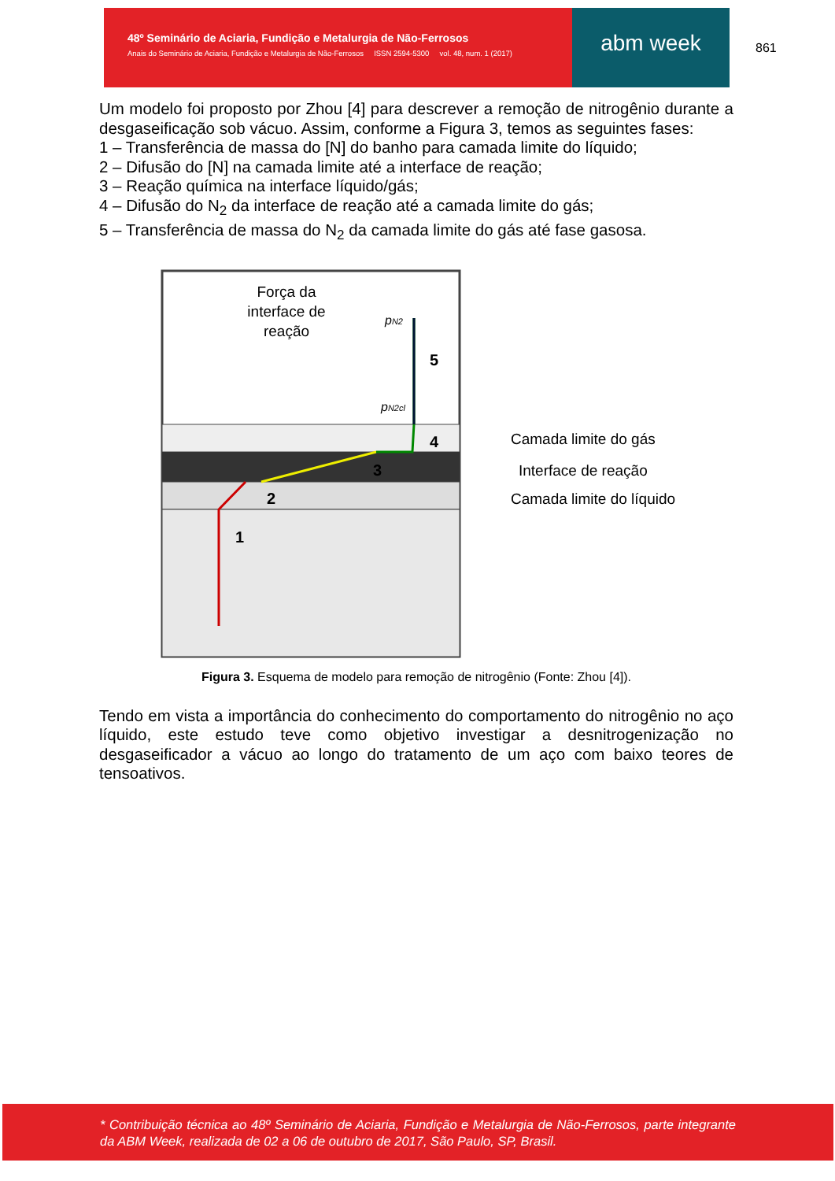48º Seminário de Aciaria, Fundição e Metalurgia de Não-Ferrosos
Anais do Seminário de Aciaria, Fundição e Metalurgia de Não-Ferrosos ISSN 2594-5300 vol. 48, num. 1 (2017)
abm week
861
Um modelo foi proposto por Zhou [4] para descrever a remoção de nitrogênio durante a desgaseificação sob vácuo. Assim, conforme a Figura 3, temos as seguintes fases:
1 – Transferência de massa do [N] do banho para camada limite do líquido;
2 – Difusão do [N] na camada limite até a interface de reação;
3 – Reação química na interface líquido/gás;
4 – Difusão do N<sub>2</sub> da interface de reação até a camada limite do gás;
5 – Transferência de massa do N<sub>2</sub> da camada limite do gás até fase gasosa.
Força da
interface de
reação
pN2
pN2cl
5
4
3
2
1
Camada limite do gás
Interface de reação
Camada limite do líquido
Figura 3. Esquema de modelo para remoção de nitrogênio (Fonte: Zhou [4]).
Tendo em vista a importância do conhecimento do comportamento do nitrogênio no aço líquido, este estudo teve como objetivo investigar a desnitrogenização no desgaseificador a vácuo ao longo do tratamento de um aço com baixo teores de tensoativos.
* Contribuição técnica ao 48º Seminário de Aciaria, Fundição e Metalurgia de Não-Ferrosos, parte integrante da ABM Week, realizada de 02 a 06 de outubro de 2017, São Paulo, SP, Brasil.